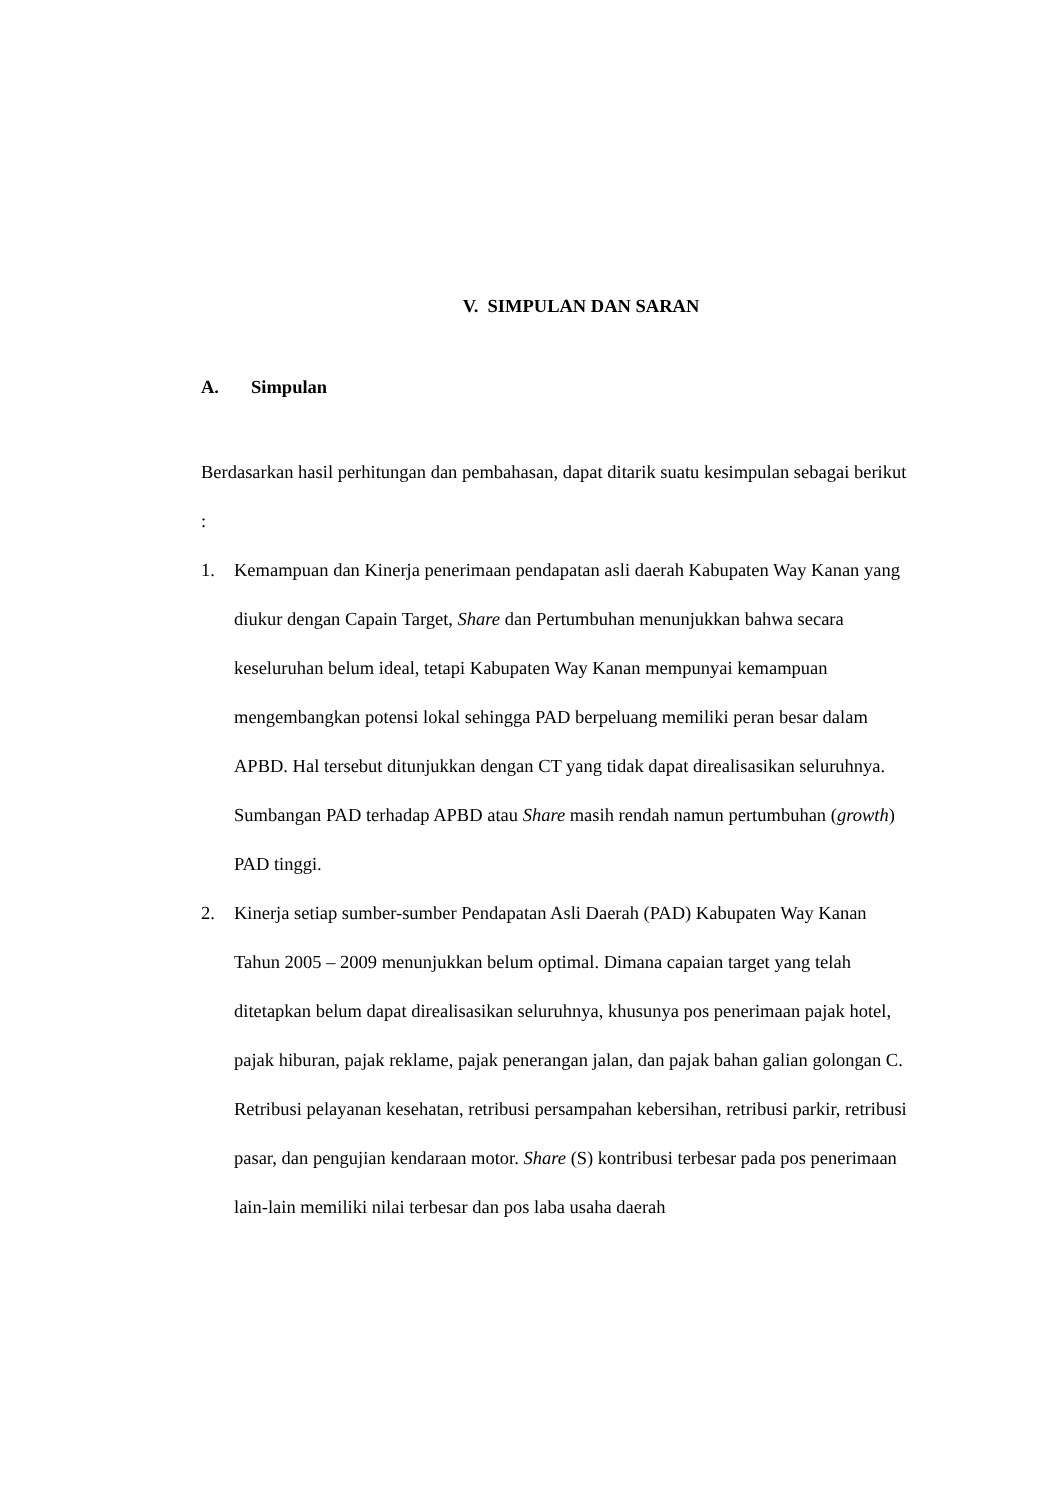V. SIMPULAN DAN SARAN
A. Simpulan
Berdasarkan hasil perhitungan dan pembahasan, dapat ditarik suatu kesimpulan sebagai berikut :
1. Kemampuan dan Kinerja penerimaan pendapatan asli daerah Kabupaten Way Kanan yang diukur dengan Capain Target, Share dan Pertumbuhan menunjukkan bahwa secara keseluruhan belum ideal, tetapi Kabupaten Way Kanan mempunyai kemampuan mengembangkan potensi lokal sehingga PAD berpeluang memiliki peran besar dalam APBD. Hal tersebut ditunjukkan dengan CT yang tidak dapat direalisasikan seluruhnya. Sumbangan PAD terhadap APBD atau Share masih rendah namun pertumbuhan (growth) PAD tinggi.
2. Kinerja setiap sumber-sumber Pendapatan Asli Daerah (PAD) Kabupaten Way Kanan Tahun 2005 – 2009 menunjukkan belum optimal. Dimana capaian target yang telah ditetapkan belum dapat direalisasikan seluruhnya, khusunya pos penerimaan pajak hotel, pajak hiburan, pajak reklame, pajak penerangan jalan, dan pajak bahan galian golongan C. Retribusi pelayanan kesehatan, retribusi persampahan kebersihan, retribusi parkir, retribusi pasar, dan pengujian kendaraan motor. Share (S) kontribusi terbesar pada pos penerimaan lain-lain memiliki nilai terbesar dan pos laba usaha daerah